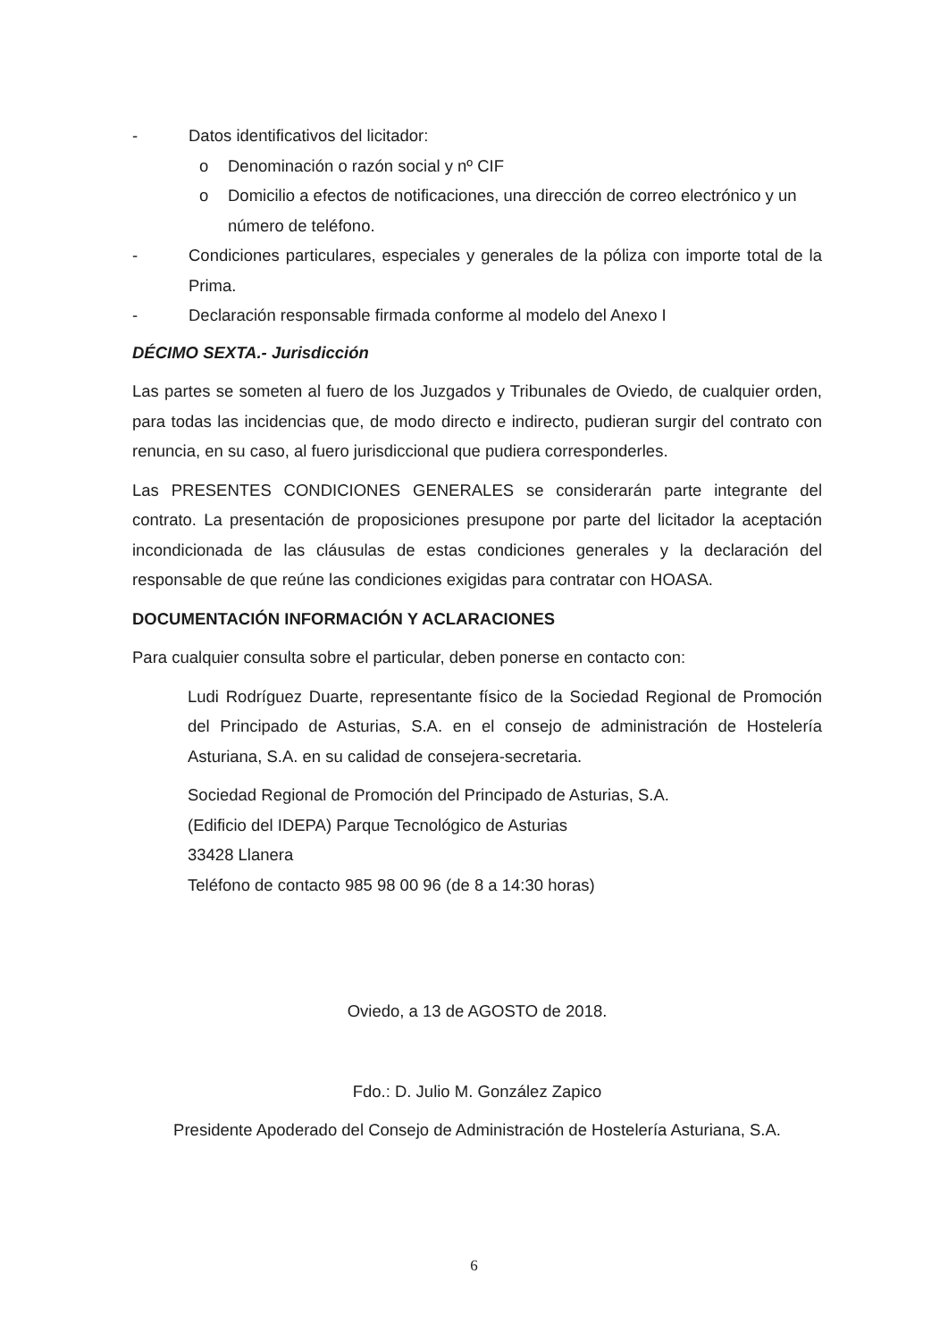- Datos identificativos del licitador:
o Denominación o razón social y nº CIF
o Domicilio a efectos de notificaciones, una dirección de correo electrónico y un número de teléfono.
- Condiciones particulares, especiales y generales de la póliza con importe total de la Prima.
- Declaración responsable firmada conforme al modelo del Anexo I
DÉCIMO SEXTA.- Jurisdicción
Las partes se someten al fuero de los Juzgados y Tribunales de Oviedo, de cualquier orden, para todas las incidencias que, de modo directo e indirecto, pudieran surgir del contrato con renuncia, en su caso, al fuero jurisdiccional que pudiera corresponderles.
Las PRESENTES CONDICIONES GENERALES se considerarán parte integrante del contrato. La presentación de proposiciones presupone por parte del licitador la aceptación incondicionada de las cláusulas de estas condiciones generales y la declaración del responsable de que reúne las condiciones exigidas para contratar con HOASA.
DOCUMENTACIÓN INFORMACIÓN Y ACLARACIONES
Para cualquier consulta sobre el particular, deben ponerse en contacto con:
Ludi Rodríguez Duarte, representante físico de la Sociedad Regional de Promoción del Principado de Asturias, S.A. en el consejo de administración de Hostelería Asturiana, S.A. en su calidad de consejera-secretaria.
Sociedad Regional de Promoción del Principado de Asturias, S.A.
(Edificio del IDEPA) Parque Tecnológico de Asturias
33428 Llanera
Teléfono de contacto 985 98 00 96 (de 8 a 14:30 horas)
Oviedo, a 13 de AGOSTO de 2018.
Fdo.: D. Julio M. González Zapico
Presidente Apoderado del Consejo de Administración de Hostelería Asturiana, S.A.
6